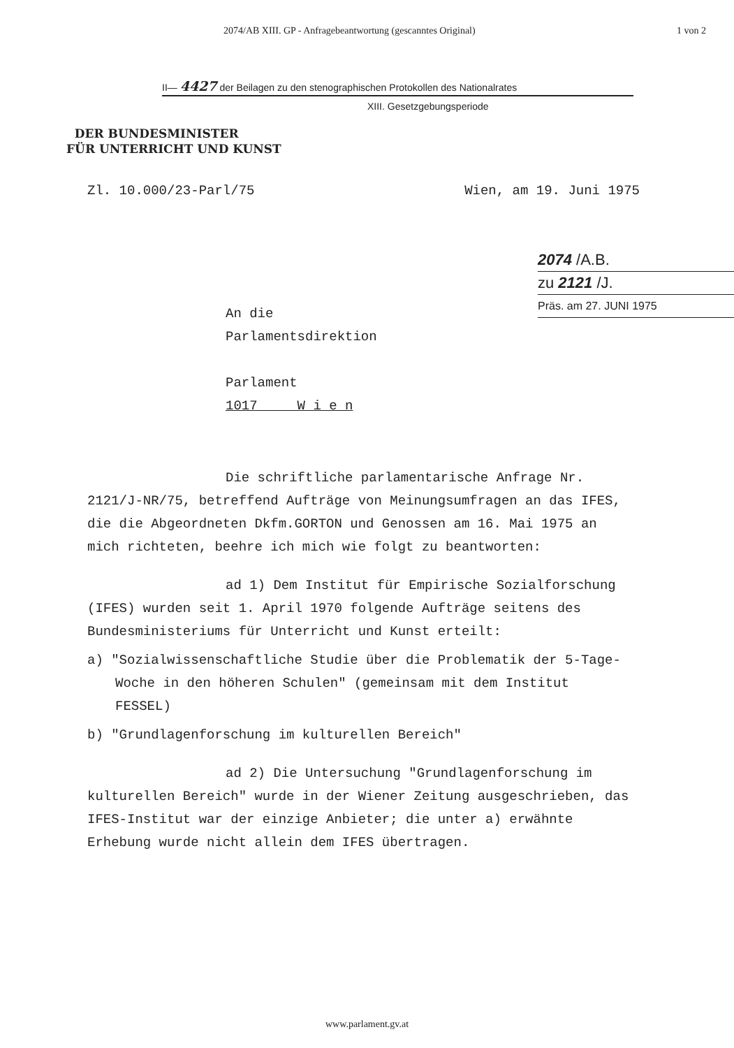2074/AB XIII. GP - Anfragebeantwortung (gescanntes Original) 1 von 2
II— 4427 der Beilagen zu den stenographischen Protokollen des Nationalrates
XIII. Gesetzgebungsperiode
DER BUNDESMINISTER
FÜR UNTERRICHT UND KUNST
Zl. 10.000/23-Parl/75 Wien, am 19. Juni 1975
2074 /A.B.
zu 2121 /J.
Präs. am 27. JUNI 1975
An die
Parlamentsdirektion
Parlament
1017 W i e n
Die schriftliche parlamentarische Anfrage Nr. 2121/J-NR/75, betreffend Aufträge von Meinungsumfragen an das IFES, die die Abgeordneten Dkfm.GORTON und Genossen am 16. Mai 1975 an mich richteten, beehre ich mich wie folgt zu beantworten:
ad 1) Dem Institut für Empirische Sozialforschung (IFES) wurden seit 1. April 1970 folgende Aufträge seitens des Bundesministeriums für Unterricht und Kunst erteilt:
a) "Sozialwissenschaftliche Studie über die Problematik der 5-Tage-Woche in den höheren Schulen" (gemeinsam mit dem Institut FESSEL)
b) "Grundlagenforschung im kulturellen Bereich"
ad 2) Die Untersuchung "Grundlagenforschung im kulturellen Bereich" wurde in der Wiener Zeitung ausgeschrieben, das IFES-Institut war der einzige Anbieter; die unter a) erwähnte Erhebung wurde nicht allein dem IFES übertragen.
www.parlament.gv.at